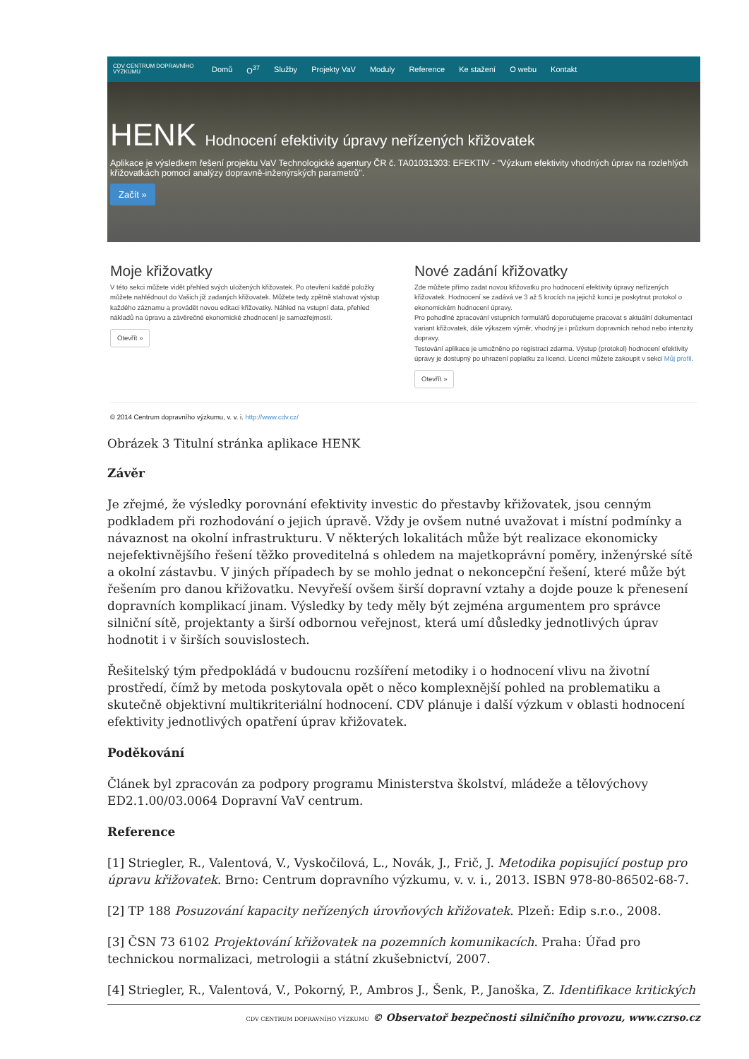CDV CENTRUM DOPRAVNÍHO VÝZKUMU Domů O<sup>37</sup> Služby Projekty VaV Moduly Reference Ke stažení O webu Kontakt
HENK Hodnocení efektivity úpravy neřízených křižovatek
Aplikace je výsledkem řešení projektu VaV Technologické agentury ČR č. TA01031303: EFEKTIV - "Výzkum efektivity vhodných úprav na rozlehlých křižovatkách pomocí analýzy dopravně-inženýrských parametrů".
Začít »
Moje křižovatky
V této sekci můžete vidět přehled svých uložených křižovatek. Po otevření každé položky můžete nahlédnout do Vašich již zadaných křižovatek. Můžete tedy zpětně stahovat výstup každého záznamu a provádět novou editaci křižovatky. Náhled na vstupní data, přehled nákladů na úpravu a závěrečné ekonomické zhodnocení je samozřejmostí.
Otevřít »
Nové zadání křižovatky
Zde můžete přímo zadat novou křižovatku pro hodnocení efektivity úpravy neřízených křižovatek. Hodnocení se zadává ve 3 až 5 krocích na jejichž konci je poskytnut protokol o ekonomickém hodnocení úpravy.
Pro pohodlné zpracování vstupních formulářů doporučujeme pracovat s aktuální dokumentací variant křižovatek, dále výkazem výměr, vhodný je i průzkum dopravních nehod nebo intenzity dopravy.
Testování aplikace je umožněno po registraci zdarma. Výstup (protokol) hodnocení efektivity úpravy je dostupný po uhrazení poplatku za licenci. Licenci můžete zakoupit v sekci Můj profil.
Otevřít »
© 2014 Centrum dopravního výzkumu, v. v. i. http://www.cdv.cz/
Obrázek 3 Titulní stránka aplikace HENK
Závěr
Je zřejmé, že výsledky porovnání efektivity investic do přestavby křižovatek, jsou cenným podkladem při rozhodování o jejich úpravě. Vždy je ovšem nutné uvažovat i místní podmínky a návaznost na okolní infrastrukturu. V některých lokalitách může být realizace ekonomicky nejefektivnějšího řešení těžko proveditelná s ohledem na majetkoprávní poměry, inženýrské sítě a okolní zástavbu. V jiných případech by se mohlo jednat o nekoncepční řešení, které může být řešením pro danou křižovatku. Nevyřeší ovšem širší dopravní vztahy a dojde pouze k přenesení dopravních komplikací jinam. Výsledky by tedy měly být zejména argumentem pro správce silniční sítě, projektanty a širší odbornou veřejnost, která umí důsledky jednotlivých úprav hodnotit i v širších souvislostech.
Řešitelský tým předpokládá v budoucnu rozšíření metodiky i o hodnocení vlivu na životní prostředí, čímž by metoda poskytovala opět o něco komplexnější pohled na problematiku a skutečně objektivní multikriteriální hodnocení. CDV plánuje i další výzkum v oblasti hodnocení efektivity jednotlivých opatření úprav křižovatek.
Poděkování
Článek byl zpracován za podpory programu Ministerstva školství, mládeže a tělovýchovy ED2.1.00/03.0064 Dopravní VaV centrum.
Reference
[1] Striegler, R., Valentová, V., Vyskočilová, L., Novák, J., Frič, J. Metodika popisující postup pro úpravu křižovatek. Brno: Centrum dopravního výzkumu, v. v. i., 2013. ISBN 978-80-86502-68-7.
[2] TP 188 Posuzování kapacity neřízených úrovňových křižovatek. Plzeň: Edip s.r.o., 2008.
[3] ČSN 73 6102 Projektování křižovatek na pozemních komunikacích. Praha: Úřad pro technickou normalizaci, metrologii a státní zkušebnictví, 2007.
[4] Striegler, R., Valentová, V., Pokorný, P., Ambros J., Šenk, P., Janoška, Z. Identifikace kritických
CDV CENTRUM DOPRAVNÍHO VÝZKUMU © Observatoř bezpečnosti silničního provozu, www.czrso.cz